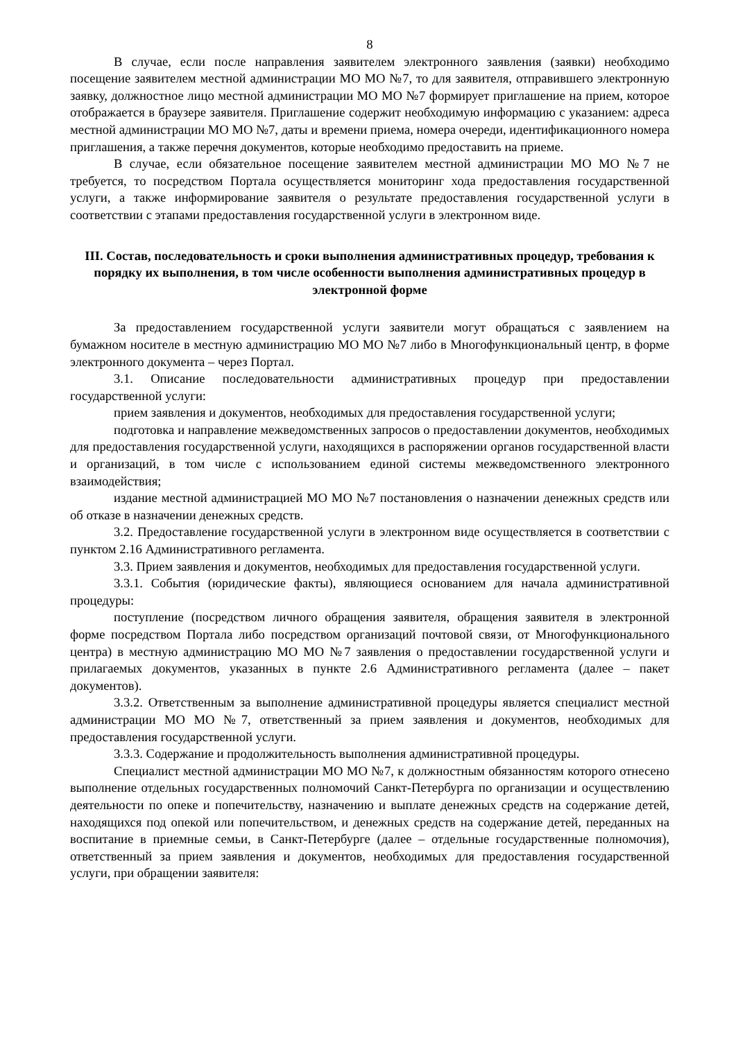8
В случае, если после направления заявителем электронного заявления (заявки) необходимо посещение заявителем местной администрации МО МО №7, то для заявителя, отправившего электронную заявку, должностное лицо местной администрации МО МО №7 формирует приглашение на прием, которое отображается в браузере заявителя. Приглашение содержит необходимую информацию с указанием: адреса местной администрации МО МО №7, даты и времени приема, номера очереди, идентификационного номера приглашения, а также перечня документов, которые необходимо предоставить на приеме.
В случае, если обязательное посещение заявителем местной администрации МО МО №7 не требуется, то посредством Портала осуществляется мониторинг хода предоставления государственной услуги, а также информирование заявителя о результате предоставления государственной услуги в соответствии с этапами предоставления государственной услуги в электронном виде.
III. Состав, последовательность и сроки выполнения административных процедур, требования к порядку их выполнения, в том числе особенности выполнения административных процедур в электронной форме
За предоставлением государственной услуги заявители могут обращаться с заявлением на бумажном носителе в местную администрацию МО МО №7 либо в Многофункциональный центр, в форме электронного документа – через Портал.
3.1. Описание последовательности административных процедур при предоставлении государственной услуги:
прием заявления и документов, необходимых для предоставления государственной услуги;
подготовка и направление межведомственных запросов о предоставлении документов, необходимых для предоставления государственной услуги, находящихся в распоряжении органов государственной власти и организаций, в том числе с использованием единой системы межведомственного электронного взаимодействия;
издание местной администрацией МО МО №7 постановления о назначении денежных средств или об отказе в назначении денежных средств.
3.2. Предоставление государственной услуги в электронном виде осуществляется в соответствии с пунктом 2.16 Административного регламента.
3.3. Прием заявления и документов, необходимых для предоставления государственной услуги.
3.3.1. События (юридические факты), являющиеся основанием для начала административной процедуры:
поступление (посредством личного обращения заявителя, обращения заявителя в электронной форме посредством Портала либо посредством организаций почтовой связи, от Многофункционального центра) в местную администрацию МО МО №7 заявления о предоставлении государственной услуги и прилагаемых документов, указанных в пункте 2.6 Административного регламента (далее – пакет документов).
3.3.2. Ответственным за выполнение административной процедуры является специалист местной администрации МО МО №7, ответственный за прием заявления и документов, необходимых для предоставления государственной услуги.
3.3.3. Содержание и продолжительность выполнения административной процедуры.
Специалист местной администрации МО МО №7, к должностным обязанностям которого отнесено выполнение отдельных государственных полномочий Санкт-Петербурга по организации и осуществлению деятельности по опеке и попечительству, назначению и выплате денежных средств на содержание детей, находящихся под опекой или попечительством, и денежных средств на содержание детей, переданных на воспитание в приемные семьи, в Санкт-Петербурге (далее – отдельные государственные полномочия), ответственный за прием заявления и документов, необходимых для предоставления государственной услуги, при обращении заявителя: